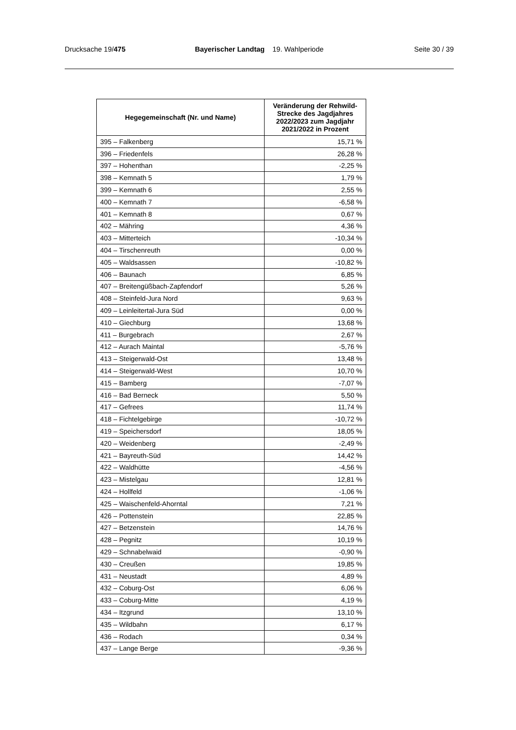Drucksache 19/475 Bayerischer Landtag 19. Wahlperiode
Seite 30 / 39
| Hegegemeinschaft (Nr. und Name) | Veränderung der Rehwild-Strecke des Jagdjahres 2022/2023 zum Jagdjahr 2021/2022 in Prozent |
| --- | --- |
| 395 – Falkenberg | 15,71 % |
| 396 – Friedenfels | 26,28 % |
| 397 – Hohenthan | -2,25 % |
| 398 – Kemnath 5 | 1,79 % |
| 399 – Kemnath 6 | 2,55 % |
| 400 – Kemnath 7 | -6,58 % |
| 401 – Kemnath 8 | 0,67 % |
| 402 – Mähring | 4,36 % |
| 403 – Mitterteich | -10,34 % |
| 404 – Tirschenreuth | 0,00 % |
| 405 – Waldsassen | -10,82 % |
| 406 – Baunach | 6,85 % |
| 407 – Breitengüßbach-Zapfendorf | 5,26 % |
| 408 – Steinfeld-Jura Nord | 9,63 % |
| 409 – Leinleitertal-Jura Süd | 0,00 % |
| 410 – Giechburg | 13,68 % |
| 411 – Burgebrach | 2,67 % |
| 412 – Aurach Maintal | -5,76 % |
| 413 – Steigerwald-Ost | 13,48 % |
| 414 – Steigerwald-West | 10,70 % |
| 415 – Bamberg | -7,07 % |
| 416 – Bad Berneck | 5,50 % |
| 417 – Gefrees | 11,74 % |
| 418 – Fichtelgebirge | -10,72 % |
| 419 – Speichersdorf | 18,05 % |
| 420 – Weidenberg | -2,49 % |
| 421 – Bayreuth-Süd | 14,42 % |
| 422 – Waldhütte | -4,56 % |
| 423 – Mistelgau | 12,81 % |
| 424 – Hollfeld | -1,06 % |
| 425 – Waischenfeld-Ahorntal | 7,21 % |
| 426 – Pottenstein | 22,85 % |
| 427 – Betzenstein | 14,76 % |
| 428 – Pegnitz | 10,19 % |
| 429 – Schnabelwaid | -0,90 % |
| 430 – Creußen | 19,85 % |
| 431 – Neustadt | 4,89 % |
| 432 – Coburg-Ost | 6,06 % |
| 433 – Coburg-Mitte | 4,19 % |
| 434 – Itzgrund | 13,10 % |
| 435 – Wildbahn | 6,17 % |
| 436 – Rodach | 0,34 % |
| 437 – Lange Berge | -9,36 % |